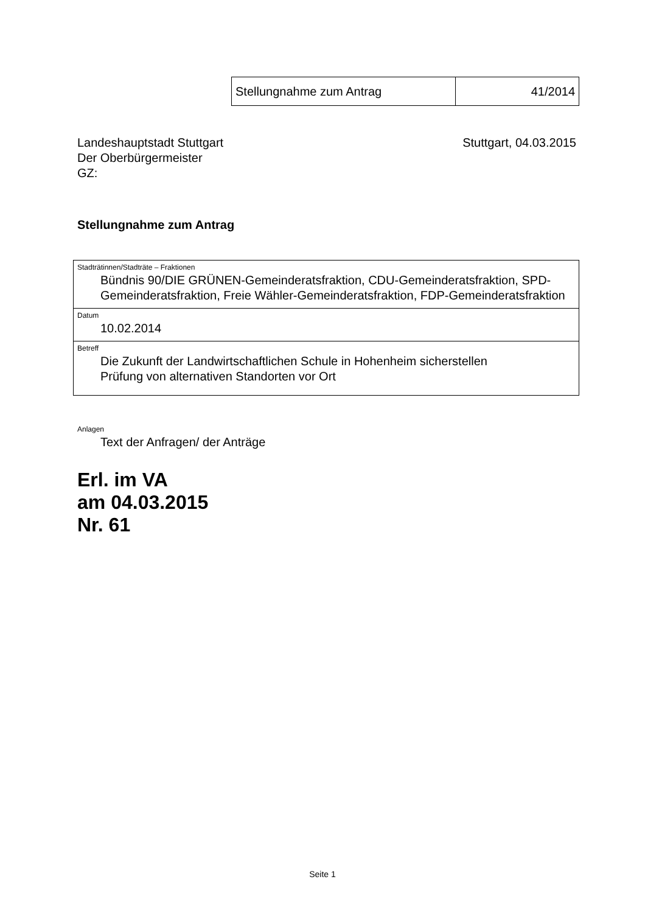| Stellungnahme zum Antrag | 41/2014 |
Landeshauptstadt Stuttgart
Der Oberbürgermeister
GZ:
Stuttgart, 04.03.2015
Stellungnahme zum Antrag
| Stadträtinnen/Stadträte – Fraktionen Bündnis 90/DIE GRÜNEN-Gemeinderatsfraktion, CDU-Gemeinderatsfraktion, SPD-Gemeinderatsfraktion, Freie Wähler-Gemeinderatsfraktion, FDP-Gemeinderatsfraktion |
| Datum 10.02.2014 |
| Betreff Die Zukunft der Landwirtschaftlichen Schule in Hohenheim sicherstellen Prüfung von alternativen Standorten vor Ort |
Anlagen
Text der Anfragen/ der Anträge
Erl. im VA
am 04.03.2015
Nr. 61
Seite 1